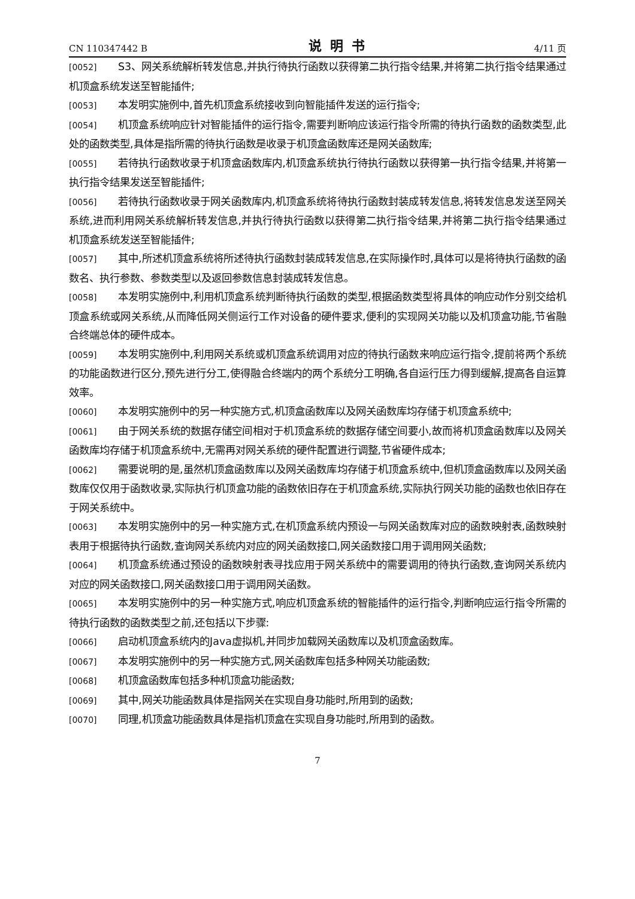CN 110347442 B 说明书 4/11 页
[0052] S3、网关系统解析转发信息,并执行待执行函数以获得第二执行指令结果,并将第二执行指令结果通过机顶盒系统发送至智能插件;
[0053] 本发明实施例中,首先机顶盒系统接收到向智能插件发送的运行指令;
[0054] 机顶盒系统响应针对智能插件的运行指令,需要判断响应该运行指令所需的待执行函数的函数类型,此处的函数类型,具体是指所需的待执行函数是收录于机顶盒函数库还是网关函数库;
[0055] 若待执行函数收录于机顶盒函数库内,机顶盒系统执行待执行函数以获得第一执行指令结果,并将第一执行指令结果发送至智能插件;
[0056] 若待执行函数收录于网关函数库内,机顶盒系统将待执行函数封装成转发信息,将转发信息发送至网关系统,进而利用网关系统解析转发信息,并执行待执行函数以获得第二执行指令结果,并将第二执行指令结果通过机顶盒系统发送至智能插件;
[0057] 其中,所述机顶盒系统将所述待执行函数封装成转发信息,在实际操作时,具体可以是将待执行函数的函数名、执行参数、参数类型以及返回参数信息封装成转发信息。
[0058] 本发明实施例中,利用机顶盒系统判断待执行函数的类型,根据函数类型将具体的响应动作分别交给机顶盒系统或网关系统,从而降低网关侧运行工作对设备的硬件要求,便利的实现网关功能以及机顶盒功能,节省融合终端总体的硬件成本。
[0059] 本发明实施例中,利用网关系统或机顶盒系统调用对应的待执行函数来响应运行指令,提前将两个系统的功能函数进行区分,预先进行分工,使得融合终端内的两个系统分工明确,各自运行压力得到缓解,提高各自运算效率。
[0060] 本发明实施例中的另一种实施方式,机顶盒函数库以及网关函数库均存储于机顶盒系统中;
[0061] 由于网关系统的数据存储空间相对于机顶盒系统的数据存储空间要小,故而将机顶盒函数库以及网关函数库均存储于机顶盒系统中,无需再对网关系统的硬件配置进行调整,节省硬件成本;
[0062] 需要说明的是,虽然机顶盒函数库以及网关函数库均存储于机顶盒系统中,但机顶盒函数库以及网关函数库仅仅用于函数收录,实际执行机顶盒功能的函数依旧存在于机顶盒系统,实际执行网关功能的函数也依旧存在于网关系统中。
[0063] 本发明实施例中的另一种实施方式,在机顶盒系统内预设一与网关函数库对应的函数映射表,函数映射表用于根据待执行函数,查询网关系统内对应的网关函数接口,网关函数接口用于调用网关函数;
[0064] 机顶盒系统通过预设的函数映射表寻找应用于网关系统中的需要调用的待执行函数,查询网关系统内对应的网关函数接口,网关函数接口用于调用网关函数。
[0065] 本发明实施例中的另一种实施方式,响应机顶盒系统的智能插件的运行指令,判断响应运行指令所需的待执行函数的函数类型之前,还包括以下步骤:
[0066] 启动机顶盒系统内的Java虚拟机,并同步加载网关函数库以及机顶盒函数库。
[0067] 本发明实施例中的另一种实施方式,网关函数库包括多种网关功能函数;
[0068] 机顶盒函数库包括多种机顶盒功能函数;
[0069] 其中,网关功能函数具体是指网关在实现自身功能时,所用到的函数;
[0070] 同理,机顶盒功能函数具体是指机顶盒在实现自身功能时,所用到的函数。
7